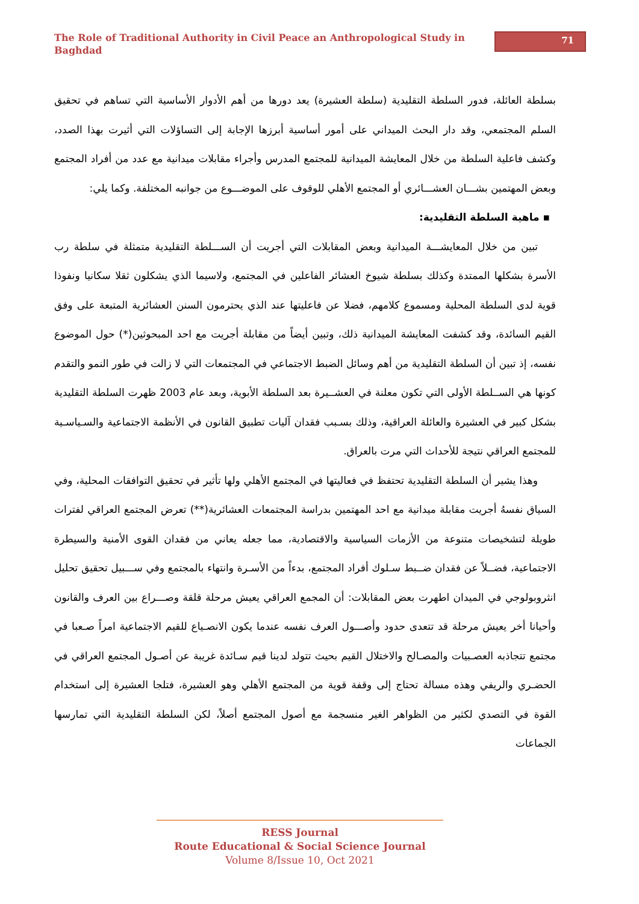The Role of Traditional Authority in Civil Peace an Anthropological Study in Baghdad
71
بسلطة العائلة، فدور السلطة التقليدية (سلطة العشيرة) يعد دورها من أهم الأدوار الأساسية التي تساهم في تحقيق السلم المجتمعي، وقد دار البحث الميداني على أمور أساسية أبرزها الإجابة إلى التساؤلات التي أثيرت بهذا الصدد، وكشف فاعلية السلطة من خلال المعايشة الميدانية للمجتمع المدرس وأجراء مقابلات ميدانية مع عدد من أفراد المجتمع وبعض المهتمين بشـــان العشـــائري أو المجتمع الأهلي للوقوف على الموضـــوع من جوانبه المختلفة. وكما يلي:
▪ ماهية السلطة التقليدية:
تبين من خلال المعايشـــة الميدانية وبعض المقابلات التي أجريت أن الســـلطة التقليدية متمثلة في سلطة رب الأسرة بشكلها الممتدة وكذلك بسلطة شيوخ العشائر الفاعلين في المجتمع، ولاسيما الذي يشكلون ثقلا سكانيا ونفوذا قوية لدى السلطة المحلية ومسموع كلامهم، فضلا عن فاعليتها عند الذي يحترمون السنن العشائرية المتبعة على وفق القيم السائدة، وقد كشفت المعايشة الميدانية ذلك، وتبين أيضاً من مقابلة أجريت مع احد المبحوثين(*) حول الموضوع نفسه، إذ تبين أن السلطة التقليدية من أهم وسائل الضبط الاجتماعي في المجتمعات التي لا زالت في طور النمو والتقدم كونها هي الســلطة الأولى التي تكون معلنة في العشــيرة بعد السلطة الأبوية، وبعد عام 2003 ظهرت السلطة التقليدية بشكل كبير في العشيرة والعائلة العراقية، وذلك بسـبب فقدان آليات تطبيق القانون في الأنظمة الاجتماعية والسـياسـية للمجتمع العراقي نتيجة للأحداث التي مرت بالعراق.
وهذا يشير أن السلطة التقليدية تحتفظ في فعاليتها في المجتمع الأهلي ولها تأثير في تحقيق التوافقات المحلية، وفي السياق نفسهُ أجريت مقابلة ميدانية مع احد المهتمين بدراسة المجتمعات العشائرية(**) تعرض المجتمع العراقي لفترات طويلة لتشخيصات متنوعة من الأزمات السياسية والاقتصادية، مما جعله يعاني من فقدان القوى الأمنية والسيطرة الاجتماعية، فضــلاً عن فقدان ضــبط سـلوك أفراد المجتمع، بدءاً من الأسـرة وانتهاء بالمجتمع وفي ســـبيل تحقيق تحليل انثروبولوجي في الميدان اطهرت بعض المقابلات: أن المجمع العراقي يعيش مرحلة قلقة وصـــراع بين العرف والقانون وأحيانا أخر يعيش مرحلة قد تتعدى حدود وأصـــول العرف نفسه عندما يكون الانصـياع للقيم الاجتماعية امراً صـعبا في مجتمع تتجاذبه العصـبيات والمصـالح والاختلال القيم بحيث تتولد لدينا قيم سـائدة غريبة عن أصـول المجتمع العراقي في الحضـري والريفي وهذه مسالة تحتاج إلى وقفة قوية من المجتمع الأهلي وهو العشيرة، فتلجا العشيرة إلى استخدام القوة في التصدي لكثير من الظواهر الغير منسجمة مع أصول المجتمع أصلاً، لكن السلطة التقليدية التي تمارسها الجماعات
RESS Journal
Route Educational & Social Science Journal
Volume 8/Issue 10, Oct 2021